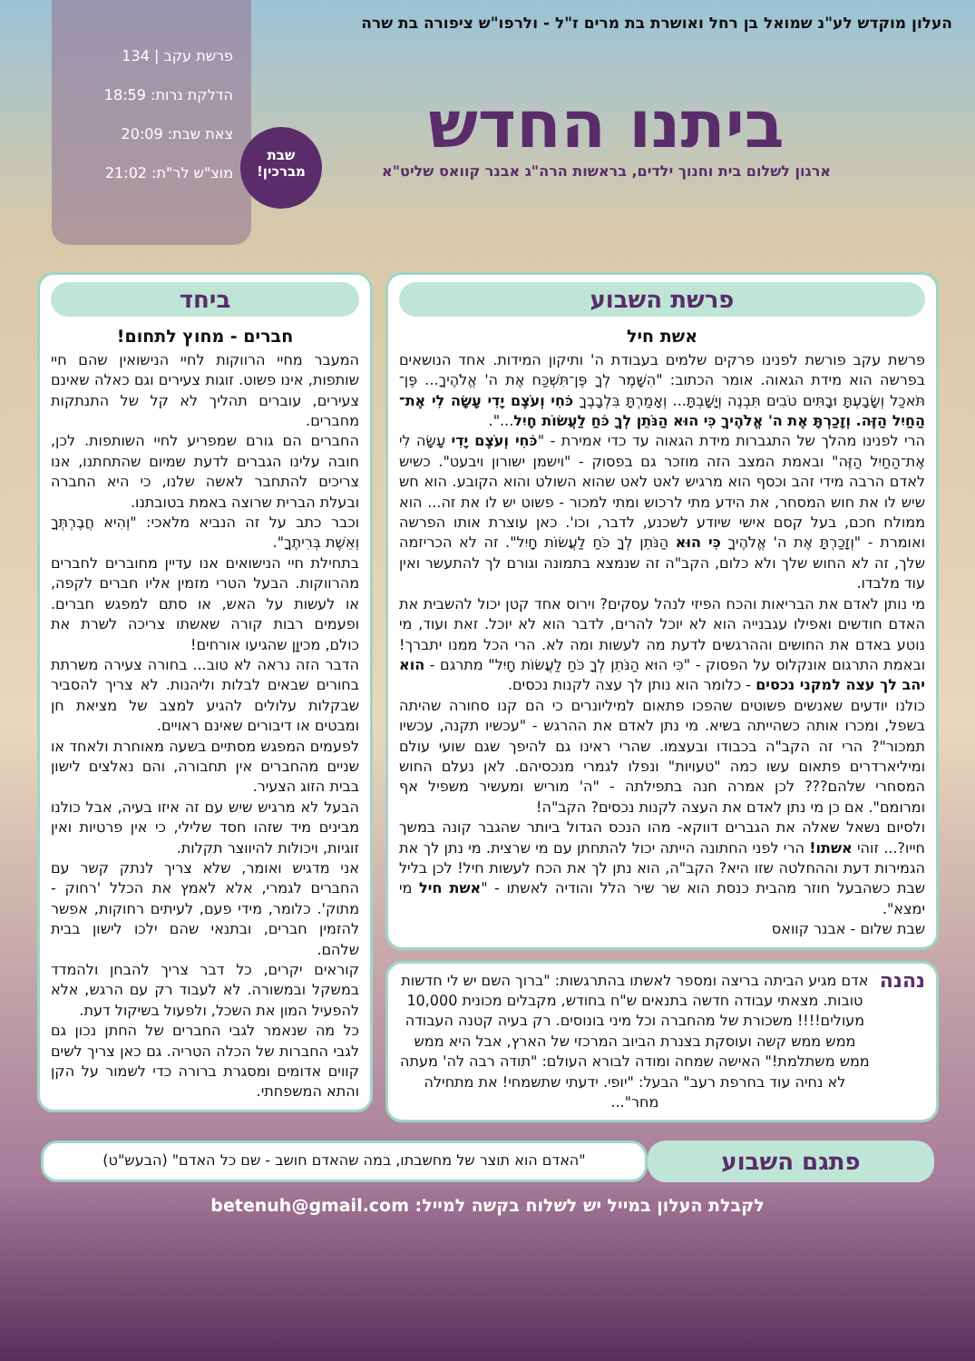העלון מוקדש לע"נ שמואל בן רחל ואושרת בת מרים ז"ל - ולרפו"ש ציפורה בת שרה
ביתנו החדש
ארגון לשלום בית וחנוך ילדים, בראשות הרה"ג אבנר קוואס שליט"א
פרשת עקב | 134
הדלקת נרות: 18:59
צאת שבת: 20:09
מוצ"ש לר"ת: 21:02
שבת
מברכין!
פרשת השבוע
אשת חיל
פרשת עקב פורשת לפנינו פרקים שלמים בעבודת ה' ותיקון המידות. אחד הנושאים בפרשה הוא מידת הגאוה. אומר הכתוב: "הִשָּׁמֶר לְךָ פֶּן־תִּשְׁכַּח אֶת ה' אֱלֹהֶיךָ... פֶּן־תֹּאכַל וְשָׂבָעְתָּ וּבָתִּים טֹבִים תִּבְנֶה וְיָשָׁבְתָּ... וְאָמַרְתָּ בִּלְבָבֶךָ כֹּחִי וְעֹצֶם יָדִי עָשָׂה לִי אֶת־הַחַיִל הַזֶּה. וְזָכַרְתָּ אֶת ה' אֱלֹהֶיךָ כִּי הוּא הַנֹּתֵן לְךָ כֹּחַ לַעֲשׂוֹת חָיִל...".
הרי לפנינו מהלך של התגברות מידת הגאוה עד כדי אמירת - "כֹּחִי וְעֹצֶם יָדִי עָשָׂה לִי אֶת־הַחַיִל הַזֶּה" ובאמת המצב הזה מוזכר גם בפסוק - "וישמן ישורון ויבעט". כשיש לאדם הרבה מידי זהב וכסף הוא מרגיש לאט לאט שהוא השולט והוא הקובע. הוא חש שיש לו את חוש המסחר, את הידע מתי לרכוש ומתי למכור - פשוט יש לו את זה... הוא ממולח חכם, בעל קסם אישי שיודע לשכנע, לדבר, וכו'. כאן עוצרת אותו הפרשה ואומרת - "וְזָכַרְתָּ אֶת ה' אֱלֹהֶיךָ כִּי הוּא הַנֹּתֵן לְךָ כֹּחַ לַעֲשׂוֹת חָיִל". זה לא הכריזמה שלך, זה לא החוש שלך ולא כלום, הקב"ה זה שנמצא בתמונה וגורם לך להתעשר ואין עוד מלבדו.
מי נותן לאדם את הבריאות והכח הפיזי לנהל עסקים? וירוס אחד קטן יכול להשבית את האדם חודשים ואפילו עגבנייה הוא לא יוכל להרים, לדבר הוא לא יוכל. זאת ועוד, מי נוטע באדם את החושים וההרגשים לדעת מה לעשות ומה לא. הרי הכל ממנו יתברך! ובאמת התרגום אונקלוס על הפסוק - "כִּי הוּא הַנֹּתֵן לְךָ כֹּחַ לַעֲשׂוֹת חָיִל" מתרגם - הוא יהב לך עצה למקני נכסים - כלומר הוא נותן לך עצה לקנות נכסים.
כולנו יודעים שאנשים פשוטים שהפכו פתאום למיליונרים כי הם קנו סחורה שהיתה בשפל, ומכרו אותה כשהייתה בשיא. מי נתן לאדם את ההרגש - "עכשיו תקנה, עכשיו תמכור"? הרי זה הקב"ה בכבודו ובעצמו. שהרי ראינו גם להיפך שגם שועי עולם ומיליארדרים פתאום עשו כמה "טעויות" ונפלו לגמרי מנכסיהם. לאן נעלם החוש המסחרי שלהם??? לכן אמרה חנה בתפילתה - "ה' מוריש ומעשיר משפיל אף ומרומם". אם כן מי נתן לאדם את העצה לקנות נכסים? הקב"ה!
ולסיום נשאל שאלה את הגברים דווקא- מהו הנכס הגדול ביותר שהגבר קונה במשך חייו?... זוהי אשתו! הרי לפני החתונה הייתה יכול להתחתן עם מי שרצית. מי נתן לך את הגמירות דעת וההחלטה שזו היא? הקב"ה, הוא נתן לך את הכח לעשות חיל! לכן בליל שבת כשהבעל חוזר מהבית כנסת הוא שר שיר הלל והודיה לאשתו - "אשת חיל מי ימצא".
שבת שלום - אבנר קוואס
נהנה
אדם מגיע הביתה בריצה ומספר לאשתו בהתרגשות: "ברוך השם יש לי חדשות טובות. מצאתי עבודה חדשה בתנאים ש"ח בחודש, מקבלים מכונית 10,000 מעולים!!!! משכורת של מהחברה וכל מיני בונוסים. רק בעיה קטנה העבודה ממש ממש קשה ועוסקת בצנרת הביוב המרכזי של הארץ, אבל היא ממש ממש משתלמת!" האישה שמחה ומודה לבורא העולם: "תודה רבה לה' מעתה לא נחיה עוד בחרפת רעב" הבעל: "יופי. ידעתי שתשמחי! את מתחילה מחר"...
ביחד
חברים - מחוץ לתחום!
המעבר מחיי הרווקות לחיי הנישואין שהם חיי שותפות, אינו פשוט. זוגות צעירים וגם כאלה שאינם צעירים, עוברים תהליך לא קל של התנתקות מחברים.
החברים הם גורם שמפריע לחיי השותפות. לכן, חובה עלינו הגברים לדעת שמיום שהתחתנו, אנו צריכים להתחבר לאשה שלנו, כי היא החברה ובעלת הברית שרוצה באמת בטובתנו.
וכבר כתב על זה הנביא מלאכי: "וְהִיא חֲבֶרְתְּךָ וְאֵשֶׁת בְּרִיתֶךָ".
בתחילת חיי הנישואים אנו עדיין מחוברים לחברים מהרווקות. הבעל הטרי מזמין אליו חברים לקפה, או לעשות על האש, או סתם למפגש חברים. ופעמים רבות קורה שאשתו צריכה לשרת את כולם, מכיוָן שהגיעו אורחים!
הדבר הזה נראה לא טוב... בחורה צעירה משרתת בחורים שבאים לבלות וליהנות. לא צריך להסביר שבקלות עלולים להגיע למצב של מציאת חן ומבטים או דיבורים שאינם ראויים.
לפעמים המפגש מסתיים בשעה מאוחרת ולאחד או שניים מהחברים אין תחבורה, והם נאלצים לישון בבית הזוג הצעיר.
הבעל לא מרגיש שיש עם זה איזו בעיה, אבל כולנו מבינים מיד שזהו חסד שלילי, כי אין פרטיות ואין זוגיות, ויכולות להיווצר תקלות.
אני מדגיש ואומר, שלא צריך לנתק קשר עם החברים לגמרי, אלא לאמץ את הכלל 'רחוק - מתוק'. כלומר, מידי פעם, לעיתים רחוקות, אפשר להזמין חברים, ובתנאי שהם ילכו לישון בבית שלהם.
קוראים יקרים, כל דבר צריך להבחן ולהמדד במשקל ובמשורה. לא לעבוד רק עם הרגש, אלא להפעיל המון את השכל, ולפעול בשיקול דעת.
כל מה שנאמר לגבי החברים של החתן נכון גם לגבי החברות של הכלה הטריה. גם כאן צריך לשים קווים אדומים ומסגרת ברורה כדי לשמור על הקן והתא המשפחתי.
פתגם השבוע
"האדם הוא תוצר של מחשבתו, במה שהאדם חושב - שם כל האדם" (הבעש"ט)
לקבלת העלון במייל יש לשלוח בקשה למייל: betenuh@gmail.com